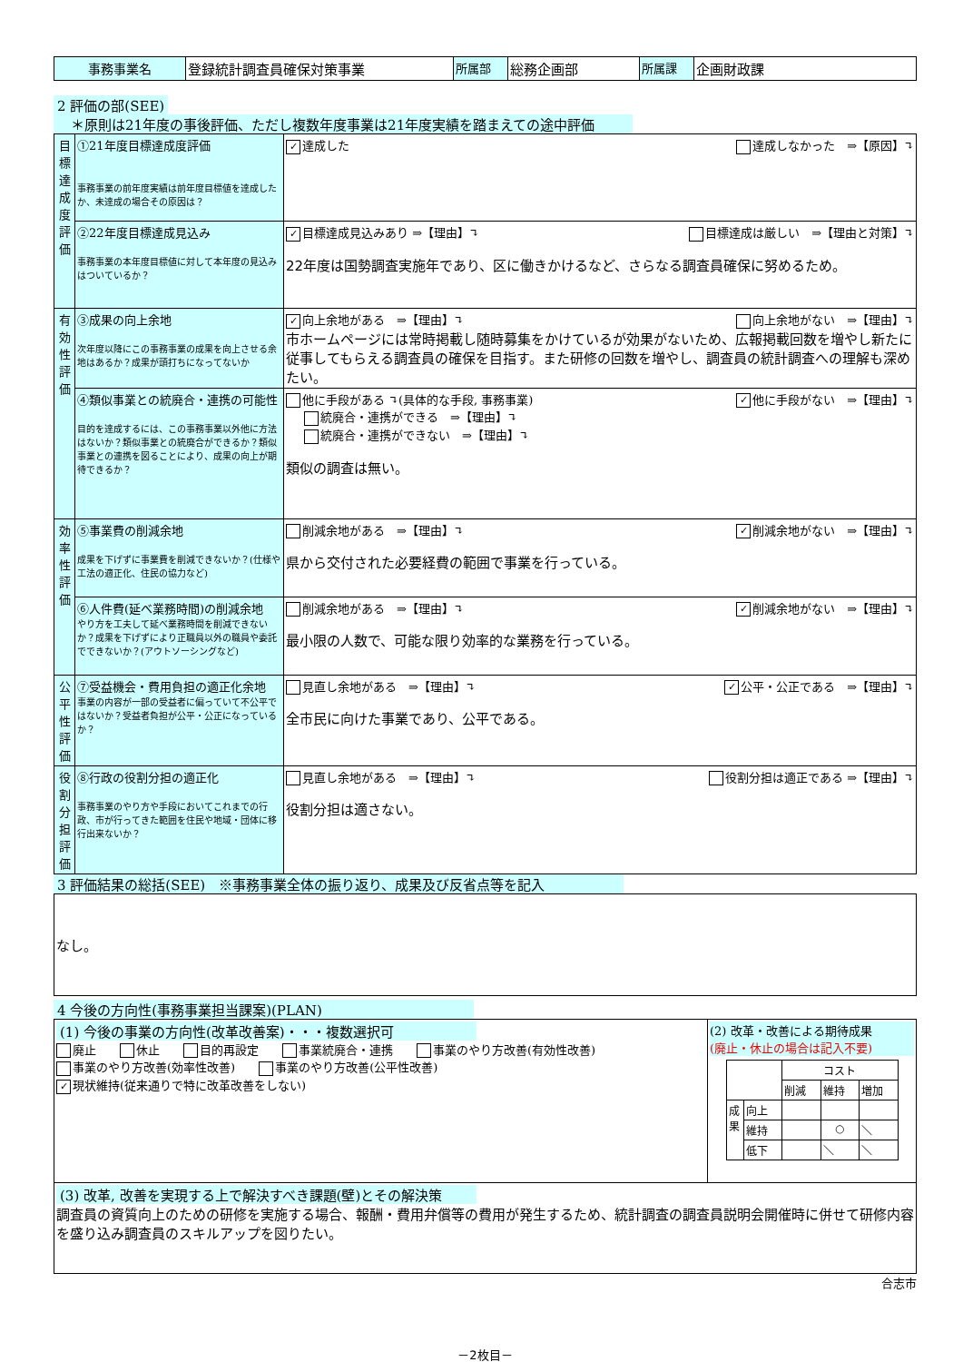| 事務事業名 | 登録統計調査員確保対策事業 | 所属部 | 総務企画部 | 所属課 | 企画財政課 |
2 評価の部(SEE)
　＊原則は21年度の事後評価、ただし複数年度事業は21年度実績を踏まえての途中評価
| 目標達成度評価 | ①21年度目標達成度評価 事務事業の前年度実績は前年度目標値を達成したか、未達成の場合その原因は？ | ✓ 達成した 達成しなかった ⇒【原因】↴ |
| | ②22年度目標達成見込み 事務事業の本年度目標値に対して本年度の見込みはついているか？ | ✓ 目標達成見込みあり ⇒【理由】↴ 目標達成は厳しい ⇒【理由と対策】↴ 22年度は国勢調査実施年であり、区に働きかけるなど、さらなる調査員確保に努めるため。 |
| 有効性評価 | ③成果の向上余地 次年度以降にこの事務事業の成果を向上させる余地はあるか？成果が頭打ちになってないか | ✓ 向上余地がある ⇒【理由】↴ 向上余地がない ⇒【理由】↴ 市ホームページには常時掲載し随時募集をかけているが効果がないため、広報掲載回数を増やし新たに従事してもらえる調査員の確保を目指す。また研修の回数を増やし、調査員の統計調査への理解も深めたい。 |
| | ④類似事業との統廃合・連携の可能性 目的を達成するには、この事務事業以外他に方法はないか？類似事業との統廃合ができるか？類似事業との連携を図ることにより、成果の向上が期待できるか？ | 他に手段がある ↴(具体的な手段, 事務事業) ✓ 他に手段がない ⇒【理由】↴ 統廃合・連携ができる ⇒【理由】↴ 統廃合・連携ができない ⇒【理由】↴ 類似の調査は無い。 |
| 効率性評価 | ⑤事業費の削減余地 成果を下げずに事業費を削減できないか？(仕様や工法の適正化、住民の協力など) | 削減余地がある ⇒【理由】↴ ✓ 削減余地がない ⇒【理由】↴ 県から交付された必要経費の範囲で事業を行っている。 |
| | ⑥人件費(延べ業務時間)の削減余地 やり方を工夫して延べ業務時間を削減できないか？成果を下げずにより正職員以外の職員や委託でできないか？(アウトソーシングなど) | 削減余地がある ⇒【理由】↴ ✓ 削減余地がない ⇒【理由】↴ 最小限の人数で、可能な限り効率的な業務を行っている。 |
| 公平性評価 | ⑦受益機会・費用負担の適正化余地 事業の内容が一部の受益者に偏っていて不公平ではないか？受益者負担が公平・公正になっているか？ | 見直し余地がある ⇒【理由】↴ ✓ 公平・公正である ⇒【理由】↴ 全市民に向けた事業であり、公平である。 |
| 役割分担評価 | ⑧行政の役割分担の適正化 事務事業のやり方や手段においてこれまでの行政、市が行ってきた範囲を住民や地域・団体に移行出来ないか？ | 見直し余地がある ⇒【理由】↴ 役割分担は適正である ⇒【理由】↴ 役割分担は適さない。 |
3 評価結果の総括(SEE)　※事務事業全体の振り返り、成果及び反省点等を記入
| なし。 |
4 今後の方向性(事務事業担当課案)(PLAN)
| (1) 今後の事業の方向性(改革改善案)・・・複数選択可 廃止 休止 目的再設定 事業統廃合・連携 事業のやり方改善(有効性改善) 事業のやり方改善(効率性改善) 事業のやり方改善(公平性改善) ✓ 現状維持(従来通りで特に改革改善をしない) | (2) 改革・改善による期待成果 (廃止・休止の場合は記入不要) / / / コスト / / / / / / 削減 / 維持 / 増加 / / 成果 / 向上 / / / / / / 維持 / / ○ / ＼ / / / 低下 / / ＼ / ＼ / |
| (3) 改革, 改善を実現する上で解決すべき課題(壁)とその解決策 調査員の資質向上のための研修を実施する場合、報酬・費用弁償等の費用が発生するため、統計調査の調査員説明会開催時に併せて研修内容を盛り込み調査員のスキルアップを図りたい。 | |
合志市
－2枚目－